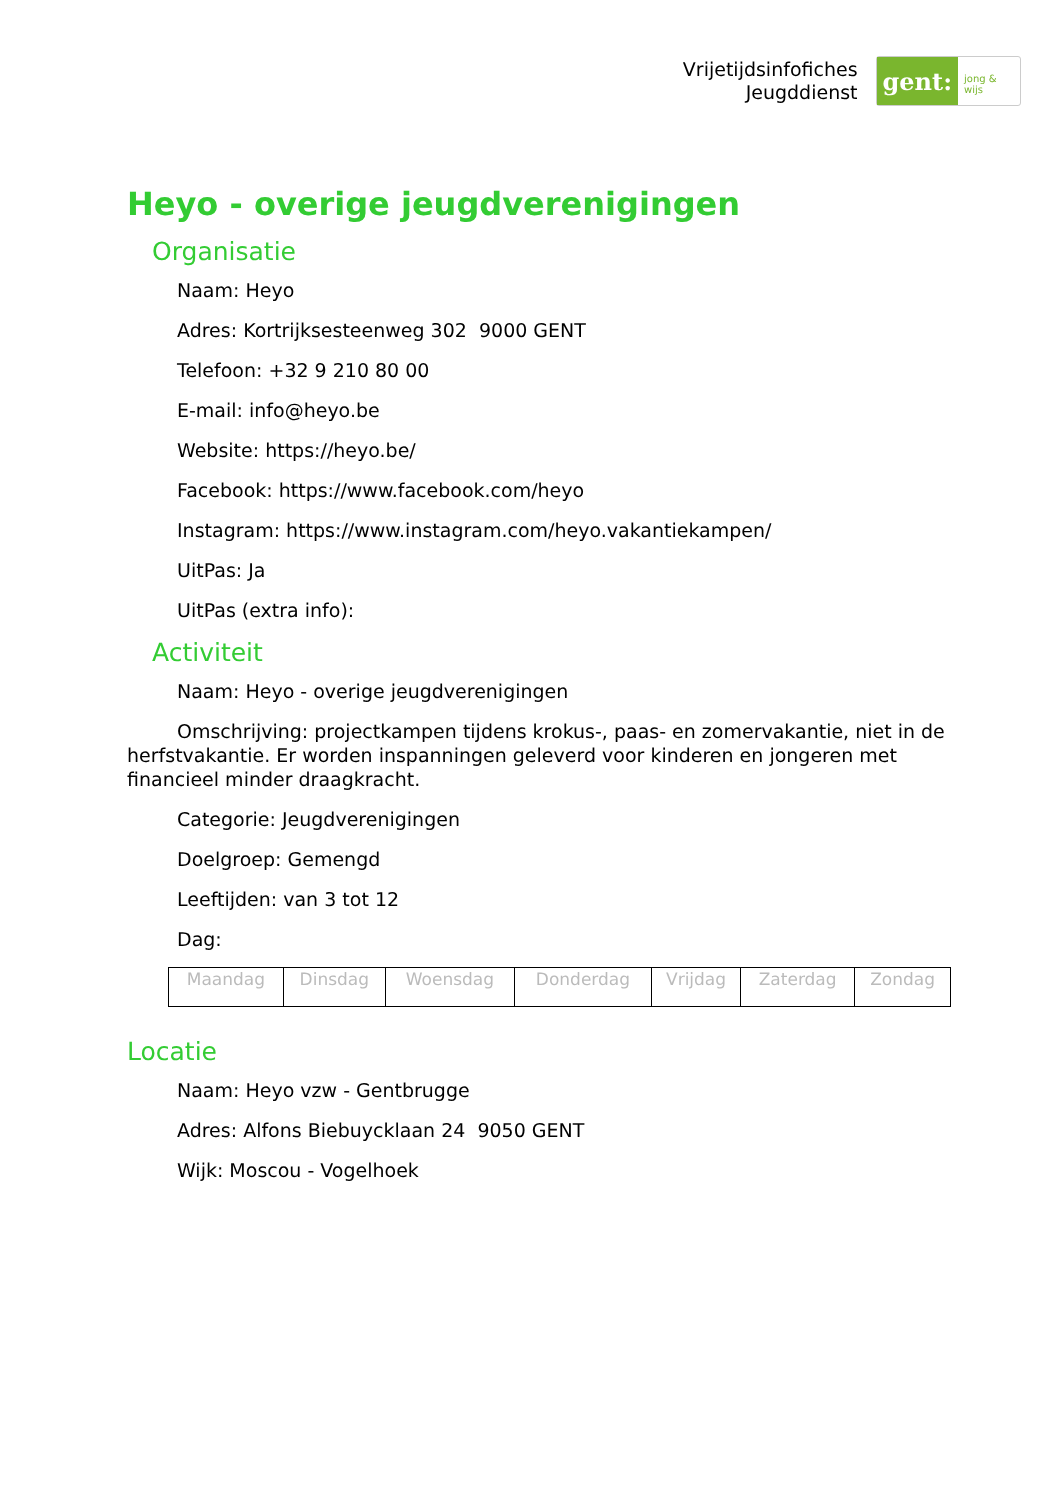Vrijetijdsinfofiches
Jeugddienst
gent:
jong & wijs
Heyo - overige jeugdverenigingen
Organisatie
Naam: Heyo
Adres: Kortrijksesteenweg 302 9000 GENT
Telefoon: +32 9 210 80 00
E-mail: info@heyo.be
Website: https://heyo.be/
Facebook: https://www.facebook.com/heyo
Instagram: https://www.instagram.com/heyo.vakantiekampen/
UitPas: Ja
UitPas (extra info):
Activiteit
Naam: Heyo - overige jeugdverenigingen
Omschrijving: projectkampen tijdens krokus-, paas- en zomervakantie, niet in de herfstvakantie. Er worden inspanningen geleverd voor kinderen en jongeren met financieel minder draagkracht.
Categorie: Jeugdverenigingen
Doelgroep: Gemengd
Leeftijden: van 3 tot 12
Dag:
| Maandag | Dinsdag | Woensdag | Donderdag | Vrijdag | Zaterdag | Zondag |
Locatie
Naam: Heyo vzw - Gentbrugge
Adres: Alfons Biebuycklaan 24 9050 GENT
Wijk: Moscou - Vogelhoek